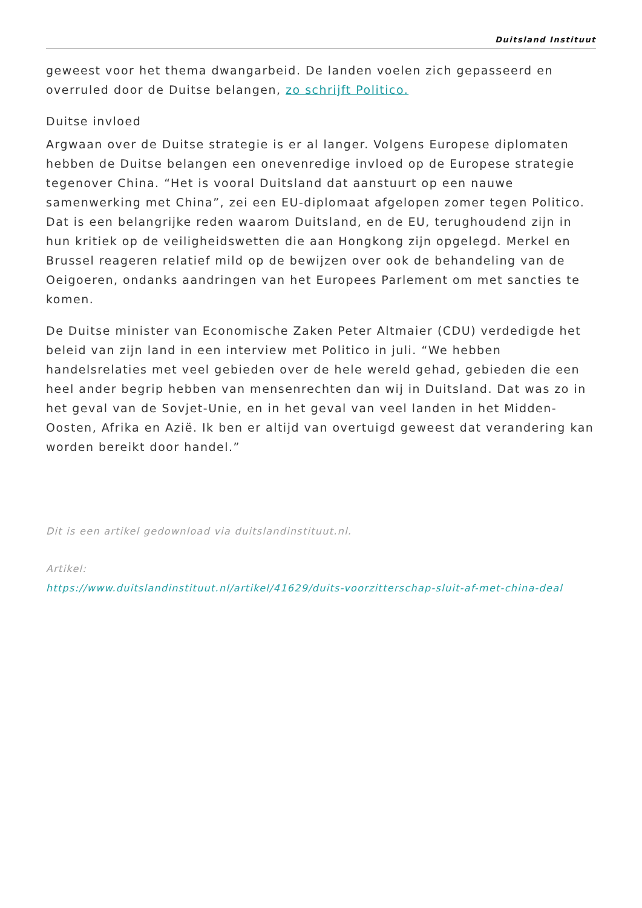Duitsland Instituut
geweest voor het thema dwangarbeid. De landen voelen zich gepasseerd en overruled door de Duitse belangen, zo schrijft Politico.
Duitse invloed
Argwaan over de Duitse strategie is er al langer. Volgens Europese diplomaten hebben de Duitse belangen een onevenredige invloed op de Europese strategie tegenover China. “Het is vooral Duitsland dat aanstuurt op een nauwe samenwerking met China”, zei een EU-diplomaat afgelopen zomer tegen Politico. Dat is een belangrijke reden waarom Duitsland, en de EU, terughoudend zijn in hun kritiek op de veiligheidswetten die aan Hongkong zijn opgelegd. Merkel en Brussel reageren relatief mild op de bewijzen over ook de behandeling van de Oeigoeren, ondanks aandringen van het Europees Parlement om met sancties te komen.
De Duitse minister van Economische Zaken Peter Altmaier (CDU) verdedigde het beleid van zijn land in een interview met Politico in juli. “We hebben handelsrelaties met veel gebieden over de hele wereld gehad, gebieden die een heel ander begrip hebben van mensenrechten dan wij in Duitsland. Dat was zo in het geval van de Sovjet-Unie, en in het geval van veel landen in het Midden-Oosten, Afrika en Azië. Ik ben er altijd van overtuigd geweest dat verandering kan worden bereikt door handel.”
Dit is een artikel gedownload via duitslandinstituut.nl.
Artikel:
https://www.duitslandinstituut.nl/artikel/41629/duits-voorzitterschap-sluit-af-met-china-deal